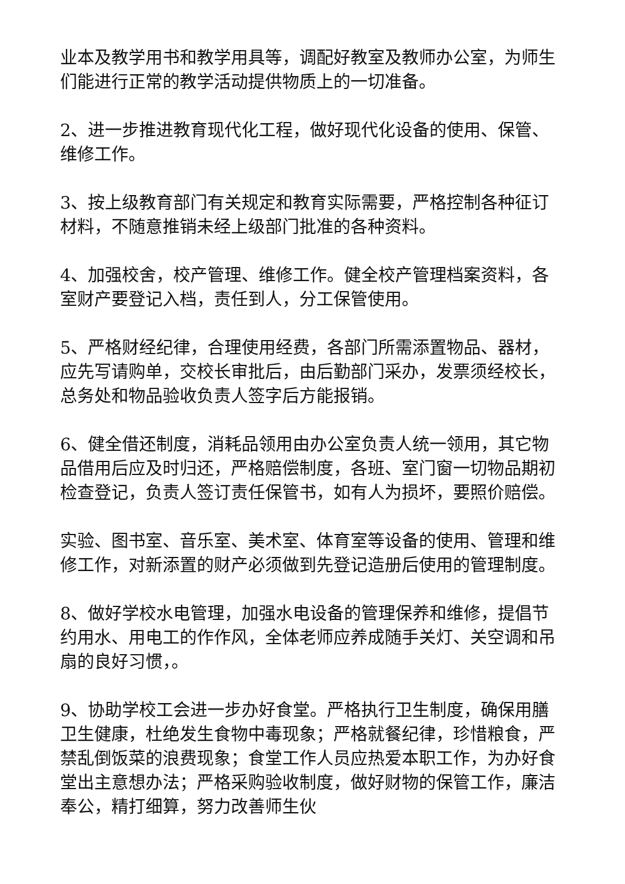业本及教学用书和教学用具等，调配好教室及教师办公室，为师生们能进行正常的教学活动提供物质上的一切准备。
2、进一步推进教育现代化工程，做好现代化设备的使用、保管、维修工作。
3、按上级教育部门有关规定和教育实际需要，严格控制各种征订材料，不随意推销未经上级部门批准的各种资料。
4、加强校舍，校产管理、维修工作。健全校产管理档案资料，各室财产要登记入档，责任到人，分工保管使用。
5、严格财经纪律，合理使用经费，各部门所需添置物品、器材，应先写请购单，交校长审批后，由后勤部门采办，发票须经校长，总务处和物品验收负责人签字后方能报销。
6、健全借还制度，消耗品领用由办公室负责人统一领用，其它物品借用后应及时归还，严格赔偿制度，各班、室门窗一切物品期初检查登记，负责人签订责任保管书，如有人为损坏，要照价赔偿。
实验、图书室、音乐室、美术室、体育室等设备的使用、管理和维修工作，对新添置的财产必须做到先登记造册后使用的管理制度。
8、做好学校水电管理，加强水电设备的管理保养和维修，提倡节约用水、用电工的作作风，全体老师应养成随手关灯、关空调和吊扇的良好习惯，。
9、协助学校工会进一步办好食堂。严格执行卫生制度，确保用膳卫生健康，杜绝发生食物中毒现象；严格就餐纪律，珍惜粮食，严禁乱倒饭菜的浪费现象；食堂工作人员应热爱本职工作，为办好食堂出主意想办法；严格采购验收制度，做好财物的保管工作，廉洁奉公，精打细算，努力改善师生伙